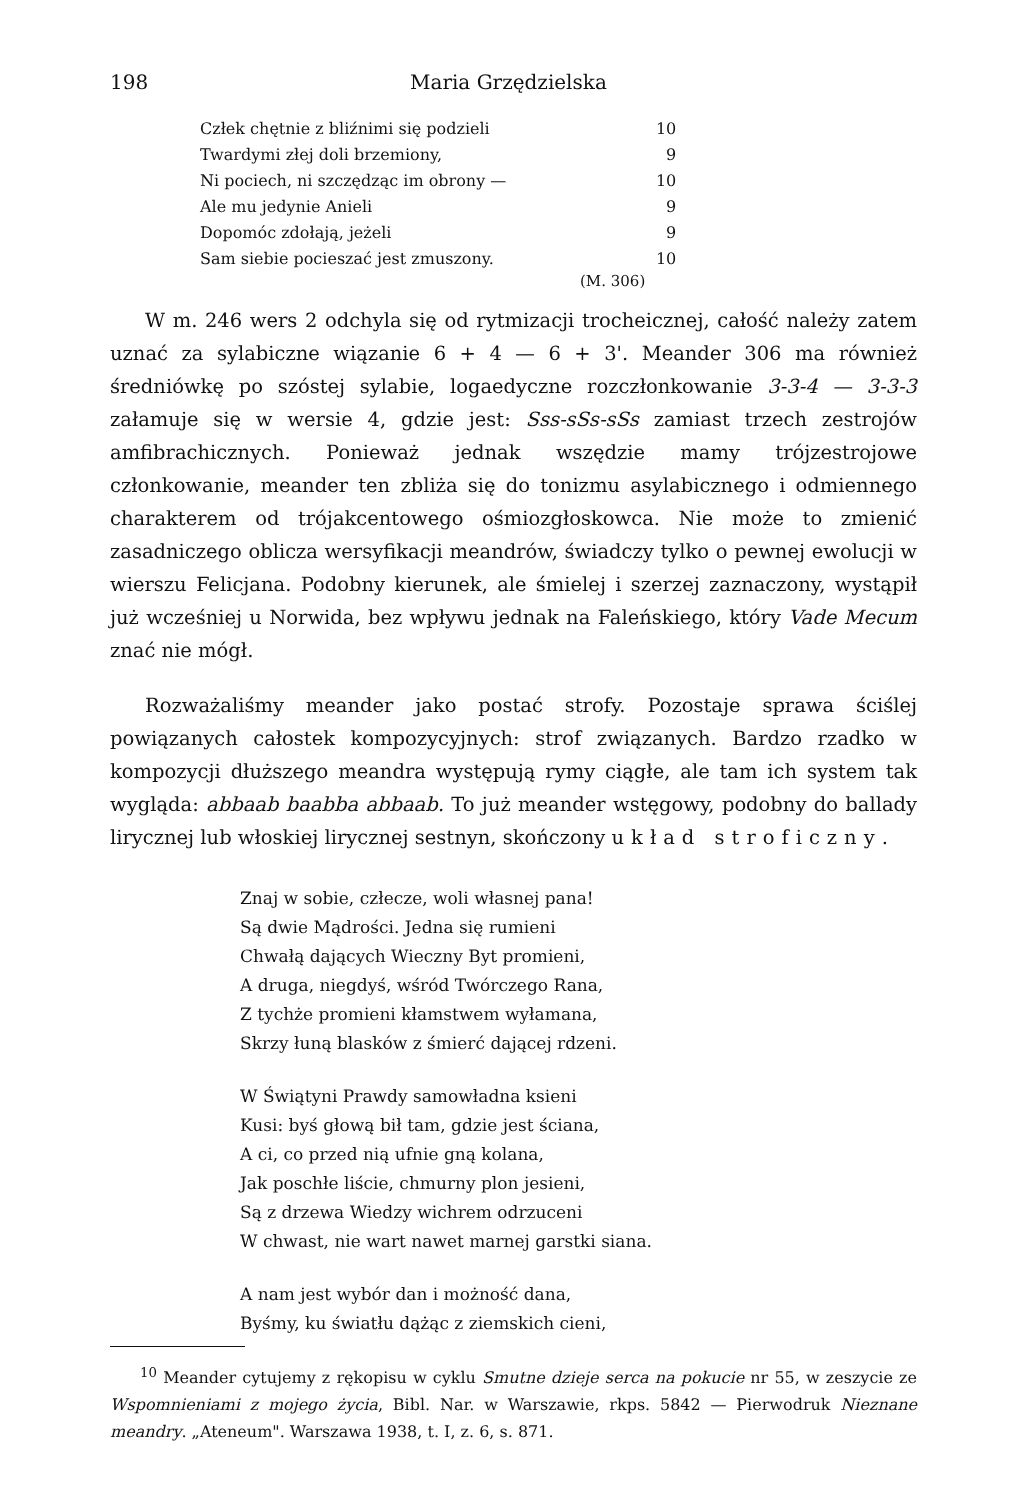198 Maria Grzędzielska
| Człek chętnie z bliźnimi się podzieli | 10 |
| Twardymi złej doli brzemiony, | 9 |
| Ni pociech, ni szczędząc im obrony — | 10 |
| Ale mu jedynie Anieli | 9 |
| Dopomóc zdołają, jeżeli | 9 |
| Sam siebie pocieszać jest zmuszony. | 10 |
(M. 306)
W m. 246 wers 2 odchyla się od rytmizacji trocheicznej, całość należy zatem uznać za sylabiczne wiązanie 6 + 4 — 6 + 3'. Meander 306 ma również średniówkę po szóstej sylabie, logaedyczne rozczłonkowanie 3-3-4 — 3-3-3 załamuje się w wersie 4, gdzie jest: Sss-sSs-sSs zamiast trzech zestrojów amfibrachicznych. Ponieważ jednak wszędzie mamy trójzestrojowe członkowanie, meander ten zbliża się do tonizmu asylabicznego i odmiennego charakterem od trójakcentowego ośmiozgłoskowca. Nie może to zmienić zasadniczego oblicza wersyfikacji meandrów, świadczy tylko o pewnej ewolucji w wierszu Felicjana. Podobny kierunek, ale śmielej i szerzej zaznaczony, wystąpił już wcześniej u Norwida, bez wpływu jednak na Faleńskiego, który Vade Mecum znać nie mógł.
Rozważaliśmy meander jako postać strofy. Pozostaje sprawa ściślej powiązanych całostek kompozycyjnych: strof związanych. Bardzo rzadko w kompozycji dłuższego meandra występują rymy ciągłe, ale tam ich system tak wygląda: abbaab baabba abbaab. To już meander wstęgowy, podobny do ballady lirycznej lub włoskiej lirycznej sestnyn, skończony układ stroficzny.
Znaj w sobie, człecze, woli własnej pana!
Są dwie Mądrości. Jedna się rumieni
Chwałą dających Wieczny Byt promieni,
A druga, niegdyś, wśród Twórczego Rana,
Z tychże promieni kłamstwem wyłamana,
Skrzy łuną blasków z śmierć dającej rdzeni.
W Świątyni Prawdy samowładna ksieni
Kusi: byś głową bił tam, gdzie jest ściana,
A ci, co przed nią ufnie gną kolana,
Jak poschłe liście, chmurny plon jesieni,
Są z drzewa Wiedzy wichrem odrzuceni
W chwast, nie wart nawet marnej garstki siana.
A nam jest wybór dan i możność dana,
Byśmy, ku światłu dążąc z ziemskich cieni,
<sup>10</sup> Meander cytujemy z rękopisu w cyklu Smutne dzieje serca na pokucie nr 55, w zeszycie ze Wspomnieniami z mojego życia, Bibl. Nar. w Warszawie, rkps. 5842 — Pierwodruk Nieznane meandry. „Ateneum". Warszawa 1938, t. I, z. 6, s. 871.